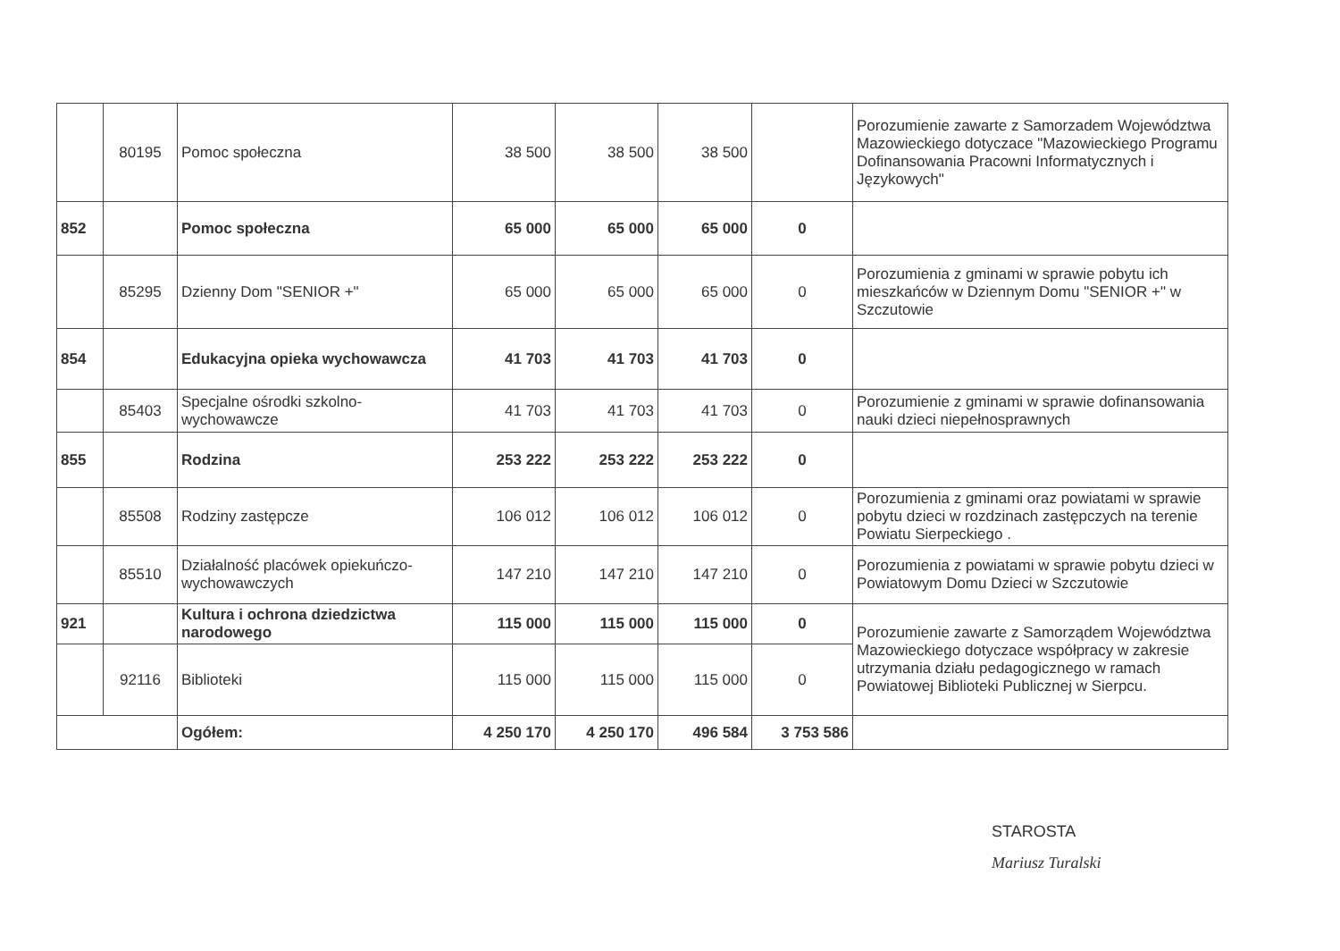| | 80195 | Pomoc społeczna | 38 500 | 38 500 | 38 500 | | Porozumienie zawarte z Samorzadem Województwa Mazowieckiego dotyczace "Mazowieckiego Programu Dofinansowania Pracowni Informatycznych i Językowych" |
| 852 | | Pomoc społeczna | 65 000 | 65 000 | 65 000 | 0 | |
| | 85295 | Dzienny Dom "SENIOR +" | 65 000 | 65 000 | 65 000 | 0 | Porozumienia z gminami w sprawie pobytu ich mieszkańców w Dziennym Domu "SENIOR +" w Szczutowie |
| 854 | | Edukacyjna opieka wychowawcza | 41 703 | 41 703 | 41 703 | 0 | |
| | 85403 | Specjalne ośrodki szkolno-wychowawcze | 41 703 | 41 703 | 41 703 | 0 | Porozumienie z gminami w sprawie dofinansowania nauki dzieci niepełnosprawnych |
| 855 | | Rodzina | 253 222 | 253 222 | 253 222 | 0 | |
| | 85508 | Rodziny zastępcze | 106 012 | 106 012 | 106 012 | 0 | Porozumienia z gminami oraz powiatami w sprawie pobytu dzieci w rozdzinach zastępczych na terenie Powiatu Sierpeckiego . |
| | 85510 | Działalność placówek opiekuńczo-wychowawczych | 147 210 | 147 210 | 147 210 | 0 | Porozumienia z powiatami w sprawie pobytu dzieci w Powiatowym Domu Dzieci w Szczutowie |
| 921 | | Kultura i ochrona dziedzictwa narodowego | 115 000 | 115 000 | 115 000 | 0 | Porozumienie zawarte z Samorządem Województwa Mazowieckiego dotyczace współpracy w zakresie utrzymania działu pedagogicznego w ramach Powiatowej Biblioteki Publicznej w Sierpcu. |
| | 92116 | Biblioteki | 115 000 | 115 000 | 115 000 | 0 | |
| | | Ogółem: | 4 250 170 | 4 250 170 | 496 584 | 3 753 586 | |
STAROSTA
Mariusz Turalski